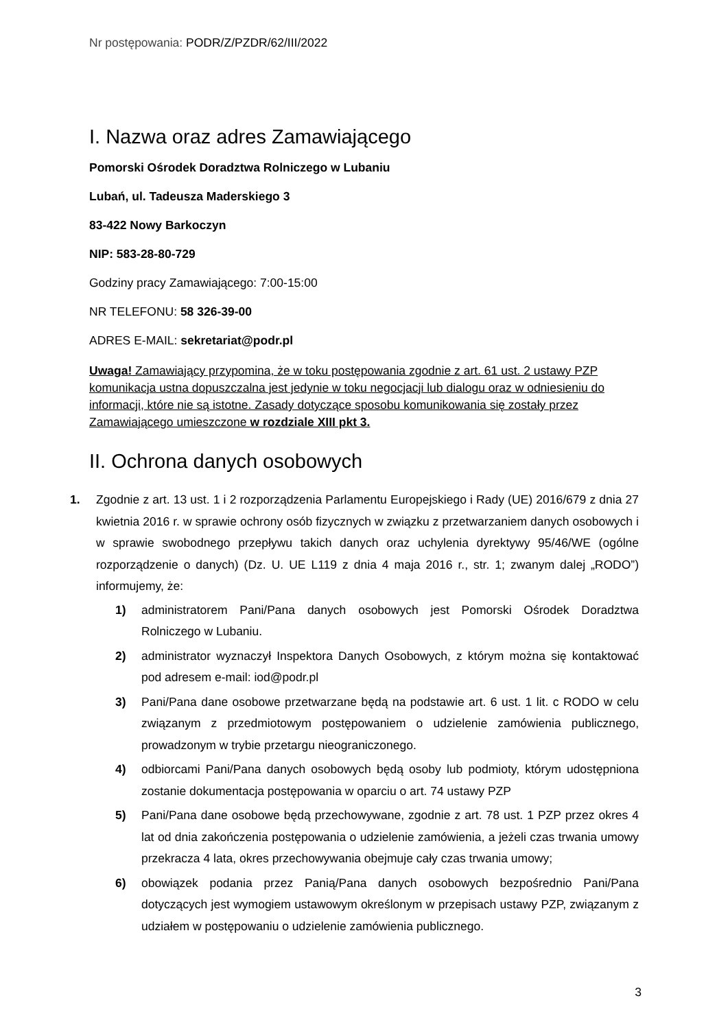Nr postępowania: PODR/Z/PZDR/62/III/2022
I. Nazwa oraz adres Zamawiającego
Pomorski Ośrodek Doradztwa Rolniczego w Lubaniu
Lubań, ul. Tadeusza Maderskiego 3
83-422 Nowy Barkoczyn
NIP: 583-28-80-729
Godziny pracy Zamawiającego: 7:00-15:00
NR TELEFONU: 58 326-39-00
ADRES E-MAIL: sekretariat@podr.pl
Uwaga! Zamawiający przypomina, że w toku postępowania zgodnie z art. 61 ust. 2 ustawy PZP komunikacja ustna dopuszczalna jest jedynie w toku negocjacji lub dialogu oraz w odniesieniu do informacji, które nie są istotne. Zasady dotyczące sposobu komunikowania się zostały przez Zamawiającego umieszczone w rozdziale XIII pkt 3.
II. Ochrona danych osobowych
1. Zgodnie z art. 13 ust. 1 i 2 rozporządzenia Parlamentu Europejskiego i Rady (UE) 2016/679 z dnia 27 kwietnia 2016 r. w sprawie ochrony osób fizycznych w związku z przetwarzaniem danych osobowych i w sprawie swobodnego przepływu takich danych oraz uchylenia dyrektywy 95/46/WE (ogólne rozporządzenie o danych) (Dz. U. UE L119 z dnia 4 maja 2016 r., str. 1; zwanym dalej „RODO”) informujemy, że:
1) administratorem Pani/Pana danych osobowych jest Pomorski Ośrodek Doradztwa Rolniczego w Lubaniu.
2) administrator wyznaczył Inspektora Danych Osobowych, z którym można się kontaktować pod adresem e-mail: iod@podr.pl
3) Pani/Pana dane osobowe przetwarzane będą na podstawie art. 6 ust. 1 lit. c RODO w celu związanym z przedmiotowym postępowaniem o udzielenie zamówienia publicznego, prowadzonym w trybie przetargu nieograniczonego.
4) odbiorcami Pani/Pana danych osobowych będą osoby lub podmioty, którym udostępniona zostanie dokumentacja postępowania w oparciu o art. 74 ustawy PZP
5) Pani/Pana dane osobowe będą przechowywane, zgodnie z art. 78 ust. 1 PZP przez okres 4 lat od dnia zakończenia postępowania o udzielenie zamówienia, a jeżeli czas trwania umowy przekracza 4 lata, okres przechowywania obejmuje cały czas trwania umowy;
6) obowiązek podania przez Panią/Pana danych osobowych bezpośrednio Pani/Pana dotyczących jest wymogiem ustawowym określonym w przepisach ustawy PZP, związanym z udziałem w postępowaniu o udzielenie zamówienia publicznego.
3